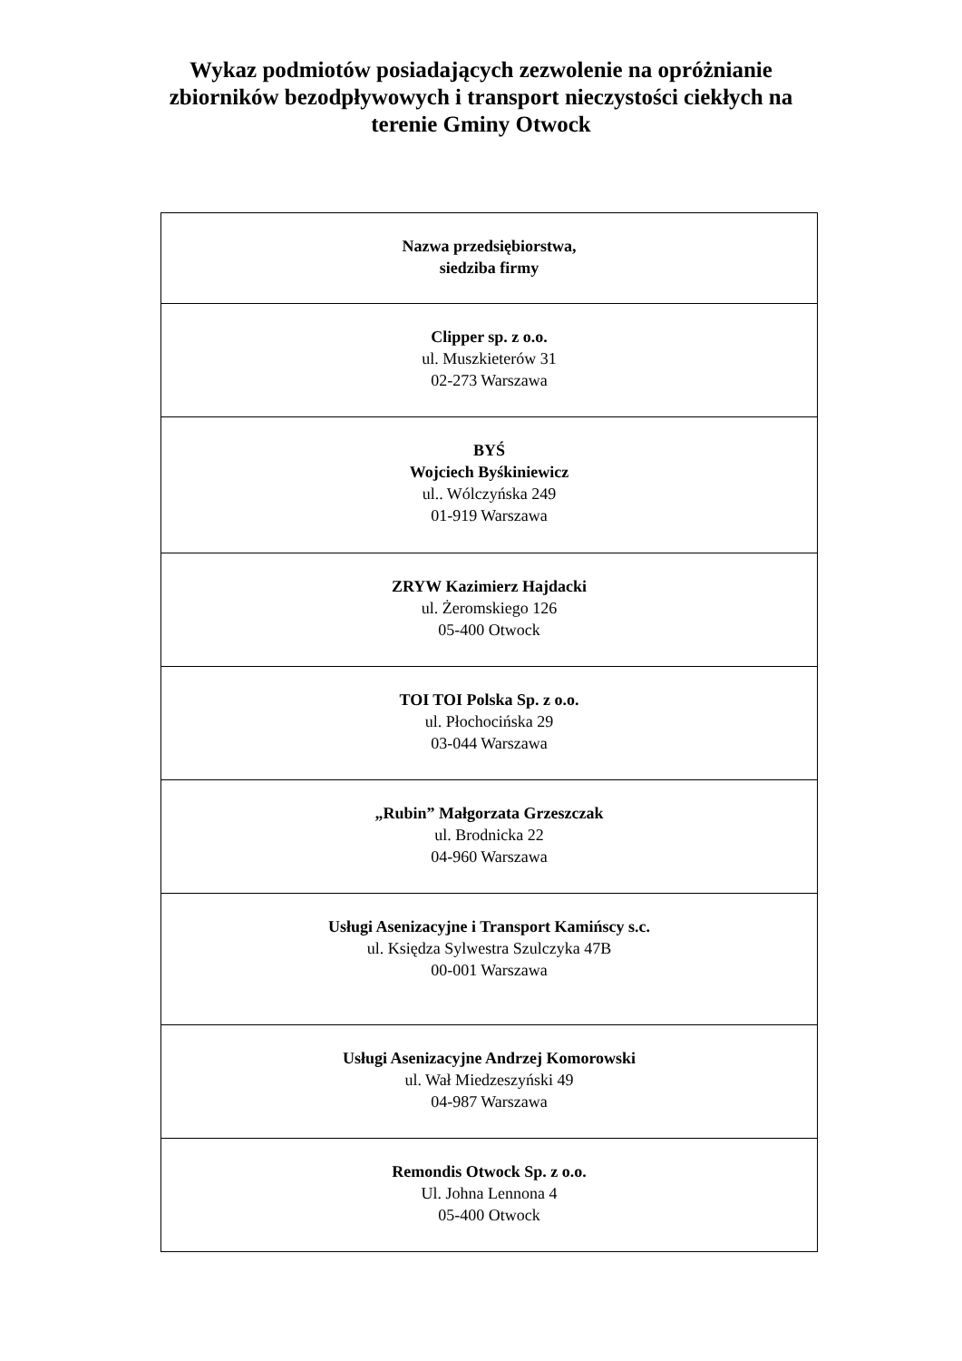Wykaz podmiotów posiadających zezwolenie na opróżnianie
zbiorników bezodpływowych i transport nieczystości ciekłych na
terenie Gminy Otwock
| Nazwa przedsiębiorstwa, siedziba firmy |
| --- |
| Clipper sp. z o.o. ul. Muszkieterów 31 02-273 Warszawa |
| BYŚ Wojciech Byśkiniewicz ul.. Wólczyńska 249 01-919 Warszawa |
| ZRYW Kazimierz Hajdacki ul. Żeromskiego 126 05-400 Otwock |
| TOI TOI Polska Sp. z o.o. ul. Płochocińska 29 03-044 Warszawa |
| „Rubin” Małgorzata Grzeszczak ul. Brodnicka 22 04-960 Warszawa |
| Usługi Asenizacyjne i Transport Kamińscy s.c. ul. Księdza Sylwestra Szulczyka 47B 00-001 Warszawa |
| Usługi Asenizacyjne Andrzej Komorowski ul. Wał Miedzeszyński 49 04-987 Warszawa |
| Remondis Otwock Sp. z o.o. Ul. Johna Lennona 4 05-400 Otwock |